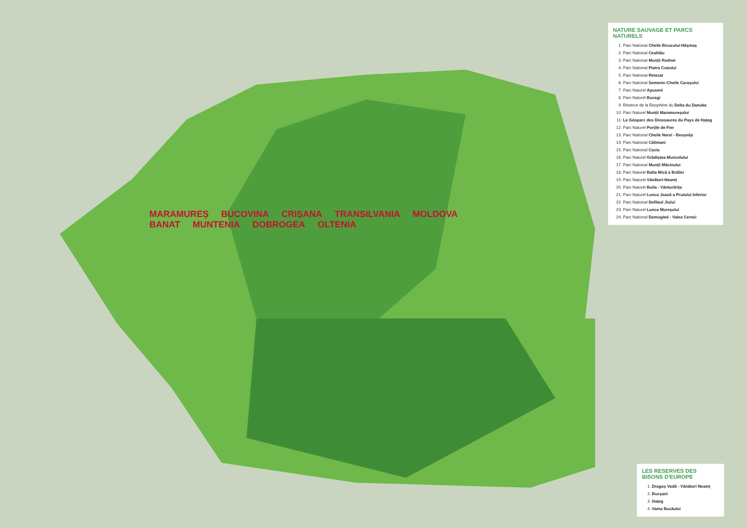MARAMUREȘ BUCOVINA CRIȘANA TRANSILVANIA MOLDOVA BANAT MUNTENIA DOBROGEA OLTENIA
NATURE SAUVAGE ET PARCS NATURELS
1. Parc National Cheile Bicazului-Hășmaș
2. Parc National Ceahlău
3. Parc National Munții Rodnei
4. Parc National Piatra Craiului
5. Parc National Retezat
6. Parc National Semenic-Cheile Carașului
7. Parc Naturel Apuseni
8. Parc Naturel Bucegi
9. Réserve de la Biosphère du Delta du Danube
10. Parc Naturel Munții Maramureșului
11. Le Géoparc des Dinosaures du Pays de Hațeg
12. Parc Naturel Porțile de Fier
13. Parc National Cheile Nerei - Beușnița
14. Parc National Călimani
15. Parc National Cozia
16. Parc Naturel Grădiștea Muncelului
17. Parc National Munții Măcinului
18. Parc Naturel Balta Mică a Brăilei
19. Parc Naturel Vânători-Neamț
20. Parc Naturel Buila - Vânturărița
21. Parc Naturel Lunca Joasă a Prutului Inferior
22. Parc National Defileul Jiului
23. Parc Naturel Lunca Mureșului
24. Parc National Domogled - Valea Cernei
LES RESERVES DES BISONS D'EUROPE
1. Dragoș Vodă - Vânători Neamț
2. Bucșani
3. Hațeg
4. Vama Buzăului